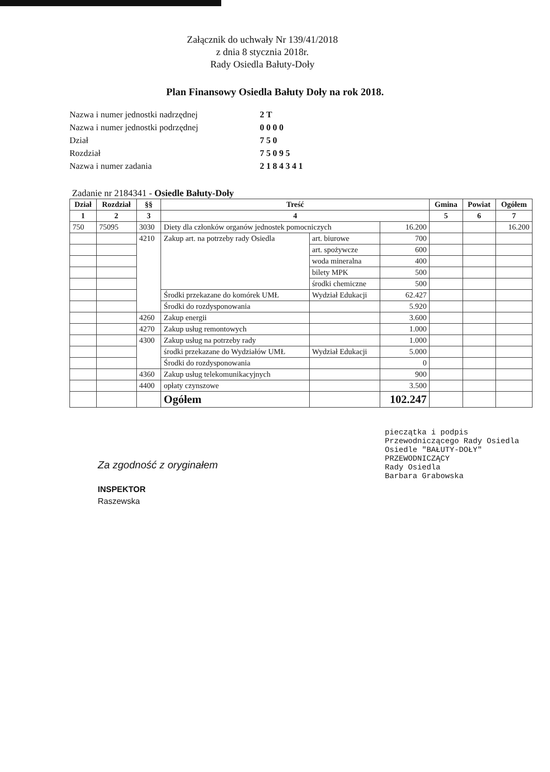Załącznik do uchwały Nr 139/41/2018
z dnia 8 stycznia 2018r.
Rady Osiedla Bałuty-Doły
Plan Finansowy Osiedla Bałuty Doły na rok 2018.
Nazwa i numer jednostki nadrzędnej 2T Nazwa i numer jednostki podrzędnej 0000 Dział 750 Rozdział 75095 Nazwa i numer zadania 2184341
Zadanie nr 2184341 - Osiedle Bałuty-Doły
| Dział | Rozdział | §§ | Treść | | | Gmina | Powiat | Ogółem |
| --- | --- | --- | --- | --- | --- | --- | --- | --- |
| 1 | 2 | 3 | 4 | | | 5 | 6 | 7 |
| 750 | 75095 | 3030 | Diety dla członków organów jednostek pomocniczych | | 16.200 | | | 16.200 |
| | | 4210 | Zakup art. na potrzeby rady Osiedla | art. biurowe | 700 | | | |
| | | | | art. spożywcze | 600 | | | |
| | | | | woda mineralna | 400 | | | |
| | | | | bilety MPK | 500 | | | |
| | | | | środki chemiczne | 500 | | | |
| | | | Środki przekazane do komórek UMŁ | Wydział Edukacji | 62.427 | | | |
| | | | Środki do rozdysponowania | | 5.920 | | | |
| | | 4260 | Zakup energii | | 3.600 | | | |
| | | 4270 | Zakup usług remontowych | | 1.000 | | | |
| | | 4300 | Zakup usług na potrzeby rady | | 1.000 | | | |
| | | | środki przekazane do Wydziałów UMŁ | Wydział Edukacji | 5.000 | | | |
| | | | Środki do rozdysponowania | | 0 | | | |
| | | 4360 | Zakup usług telekomunikacyjnych | | 900 | | | |
| | | 4400 | opłaty czynszowe | | 3.500 | | | |
| | | | Ogółem | | 102.247 | | | |
Za zgodność z oryginałem
INSPEKTOR
Raszewska
pieczątka i podpis
Przewodniczącego Rady Osiedla
Osiedle "BAŁUTY-DOŁY"
PRZEWODNICZĄCY
Rady Osiedla
Barbara Grabowska